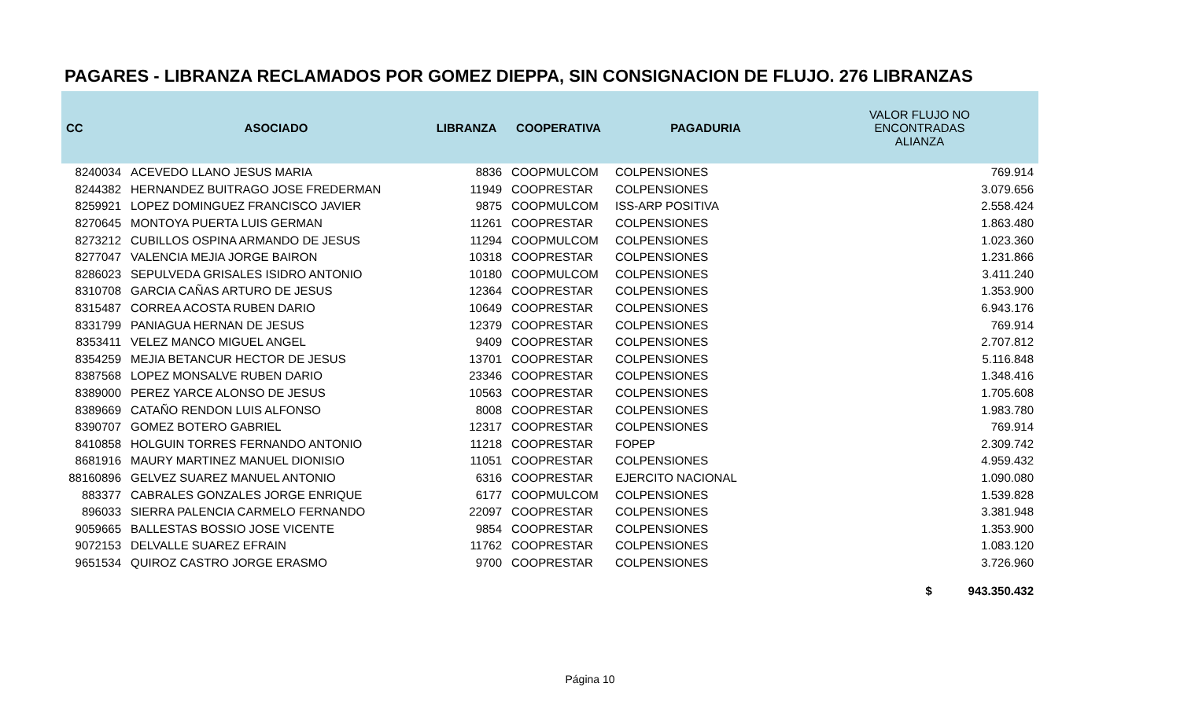PAGARES - LIBRANZA RECLAMADOS POR GOMEZ DIEPPA, SIN CONSIGNACION DE FLUJO. 276 LIBRANZAS
| CC | ASOCIADO | LIBRANZA | COOPERATIVA | PAGADURIA | VALOR FLUJO NO ENCONTRADAS ALIANZA |
| --- | --- | --- | --- | --- | --- |
| 8240034 | ACEVEDO LLANO JESUS MARIA | 8836 | COOPMULCOM | COLPENSIONES | 769.914 |
| 8244382 | HERNANDEZ BUITRAGO JOSE FREDERMAN | 11949 | COOPRESTAR | COLPENSIONES | 3.079.656 |
| 8259921 | LOPEZ DOMINGUEZ FRANCISCO JAVIER | 9875 | COOPMULCOM | ISS-ARP POSITIVA | 2.558.424 |
| 8270645 | MONTOYA PUERTA LUIS GERMAN | 11261 | COOPRESTAR | COLPENSIONES | 1.863.480 |
| 8273212 | CUBILLOS OSPINA ARMANDO DE JESUS | 11294 | COOPMULCOM | COLPENSIONES | 1.023.360 |
| 8277047 | VALENCIA MEJIA JORGE BAIRON | 10318 | COOPRESTAR | COLPENSIONES | 1.231.866 |
| 8286023 | SEPULVEDA GRISALES ISIDRO ANTONIO | 10180 | COOPMULCOM | COLPENSIONES | 3.411.240 |
| 8310708 | GARCIA CAÑAS ARTURO DE JESUS | 12364 | COOPRESTAR | COLPENSIONES | 1.353.900 |
| 8315487 | CORREA ACOSTA RUBEN DARIO | 10649 | COOPRESTAR | COLPENSIONES | 6.943.176 |
| 8331799 | PANIAGUA HERNAN DE JESUS | 12379 | COOPRESTAR | COLPENSIONES | 769.914 |
| 8353411 | VELEZ MANCO MIGUEL ANGEL | 9409 | COOPRESTAR | COLPENSIONES | 2.707.812 |
| 8354259 | MEJIA BETANCUR HECTOR DE JESUS | 13701 | COOPRESTAR | COLPENSIONES | 5.116.848 |
| 8387568 | LOPEZ MONSALVE RUBEN DARIO | 23346 | COOPRESTAR | COLPENSIONES | 1.348.416 |
| 8389000 | PEREZ YARCE ALONSO DE JESUS | 10563 | COOPRESTAR | COLPENSIONES | 1.705.608 |
| 8389669 | CATAÑO RENDON LUIS ALFONSO | 8008 | COOPRESTAR | COLPENSIONES | 1.983.780 |
| 8390707 | GOMEZ BOTERO GABRIEL | 12317 | COOPRESTAR | COLPENSIONES | 769.914 |
| 8410858 | HOLGUIN TORRES FERNANDO ANTONIO | 11218 | COOPRESTAR | FOPEP | 2.309.742 |
| 8681916 | MAURY MARTINEZ MANUEL DIONISIO | 11051 | COOPRESTAR | COLPENSIONES | 4.959.432 |
| 88160896 | GELVEZ SUAREZ MANUEL ANTONIO | 6316 | COOPRESTAR | EJERCITO NACIONAL | 1.090.080 |
| 883377 | CABRALES GONZALES JORGE ENRIQUE | 6177 | COOPMULCOM | COLPENSIONES | 1.539.828 |
| 896033 | SIERRA PALENCIA CARMELO FERNANDO | 22097 | COOPRESTAR | COLPENSIONES | 3.381.948 |
| 9059665 | BALLESTAS BOSSIO JOSE VICENTE | 9854 | COOPRESTAR | COLPENSIONES | 1.353.900 |
| 9072153 | DELVALLE SUAREZ EFRAIN | 11762 | COOPRESTAR | COLPENSIONES | 1.083.120 |
| 9651534 | QUIROZ CASTRO JORGE ERASMO | 9700 | COOPRESTAR | COLPENSIONES | 3.726.960 |
| | | | | | $ 943.350.432 |
Página 10